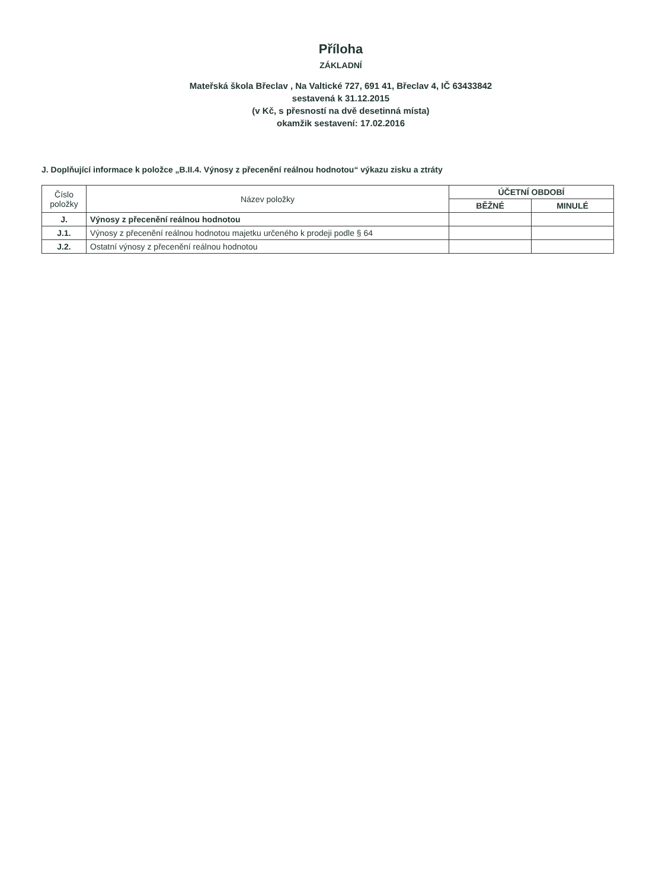Příloha
ZÁKLADNÍ
Mateřská škola Břeclav , Na Valtické 727, 691 41, Břeclav 4, IČ 63433842
sestavená k 31.12.2015
(v Kč, s přesností na dvě desetinná místa)
okamžik sestavení: 17.02.2016
J. Doplňující informace k položce „B.II.4. Výnosy z přecenění reálnou hodnotou“ výkazu zisku a ztráty
| Číslo položky | Název položky | ÚČETNÍ OBDOBÍ | |
| --- | --- | --- | --- |
| | | BĚŽNÉ | MINULÉ |
| J. | Výnosy z přecenění reálnou hodnotou | | |
| J.1. | Výnosy z přecenění reálnou hodnotou majetku určeného k prodeji podle § 64 | | |
| J.2. | Ostatní výnosy z přecenění reálnou hodnotou | | |